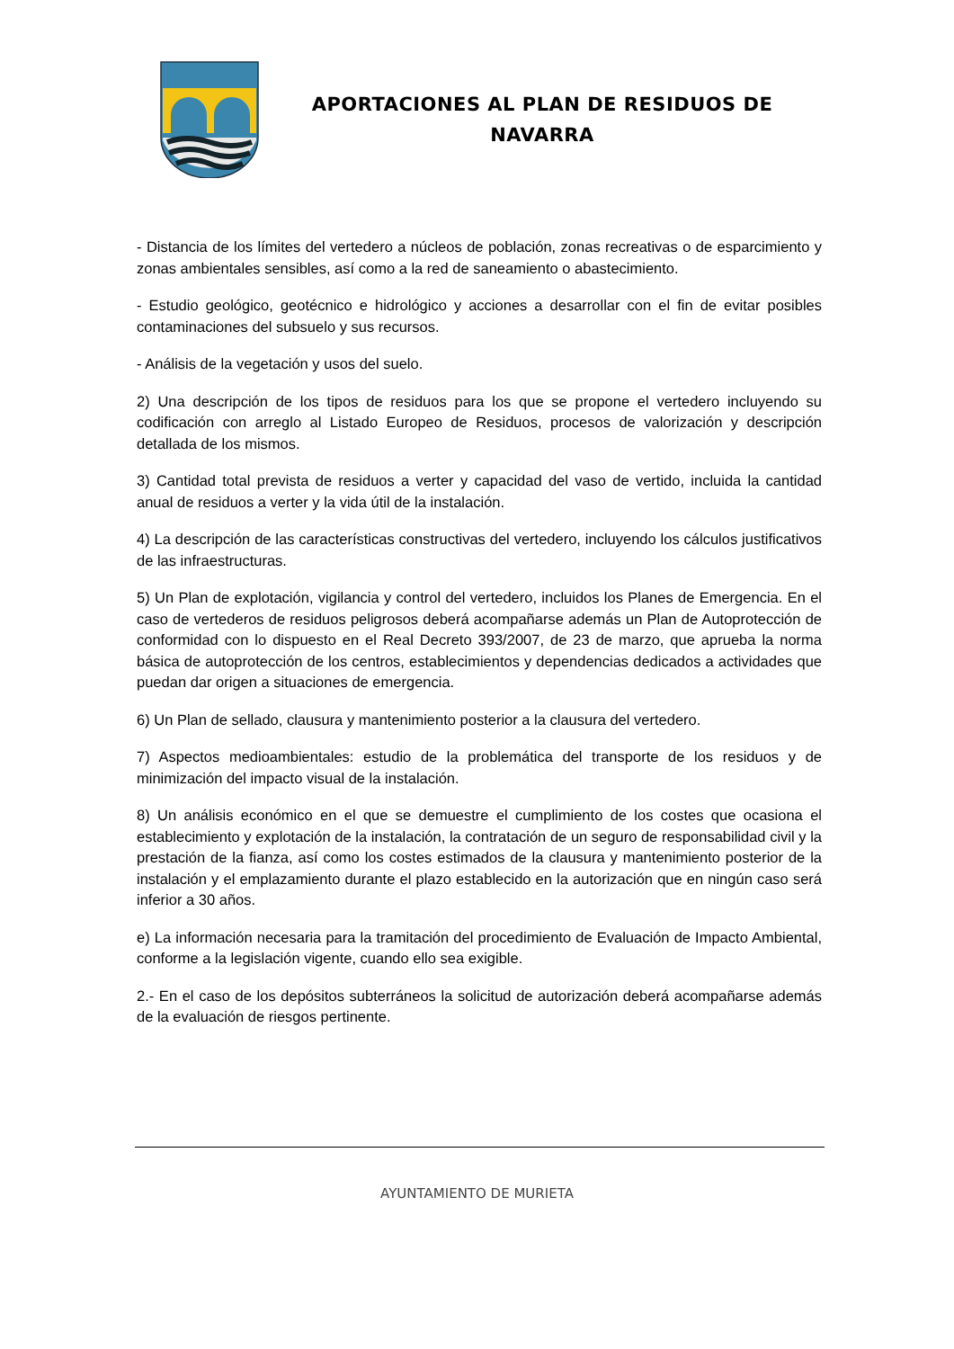APORTACIONES AL PLAN DE RESIDUOS DE
NAVARRA
- Distancia de los límites del vertedero a núcleos de población, zonas recreativas o de esparcimiento y zonas ambientales sensibles, así como a la red de saneamiento o abastecimiento.
- Estudio geológico, geotécnico e hidrológico y acciones a desarrollar con el fin de evitar posibles contaminaciones del subsuelo y sus recursos.
- Análisis de la vegetación y usos del suelo.
2) Una descripción de los tipos de residuos para los que se propone el vertedero incluyendo su codificación con arreglo al Listado Europeo de Residuos, procesos de valorización y descripción detallada de los mismos.
3) Cantidad total prevista de residuos a verter y capacidad del vaso de vertido, incluida la cantidad anual de residuos a verter y la vida útil de la instalación.
4) La descripción de las características constructivas del vertedero, incluyendo los cálculos justificativos de las infraestructuras.
5) Un Plan de explotación, vigilancia y control del vertedero, incluidos los Planes de Emergencia. En el caso de vertederos de residuos peligrosos deberá acompañarse además un Plan de Autoprotección de conformidad con lo dispuesto en el Real Decreto 393/2007, de 23 de marzo, que aprueba la norma básica de autoprotección de los centros, establecimientos y dependencias dedicados a actividades que puedan dar origen a situaciones de emergencia.
6) Un Plan de sellado, clausura y mantenimiento posterior a la clausura del vertedero.
7) Aspectos medioambientales: estudio de la problemática del transporte de los residuos y de minimización del impacto visual de la instalación.
8) Un análisis económico en el que se demuestre el cumplimiento de los costes que ocasiona el establecimiento y explotación de la instalación, la contratación de un seguro de responsabilidad civil y la prestación de la fianza, así como los costes estimados de la clausura y mantenimiento posterior de la instalación y el emplazamiento durante el plazo establecido en la autorización que en ningún caso será inferior a 30 años.
e) La información necesaria para la tramitación del procedimiento de Evaluación de Impacto Ambiental, conforme a la legislación vigente, cuando ello sea exigible.
2.- En el caso de los depósitos subterráneos la solicitud de autorización deberá acompañarse además de la evaluación de riesgos pertinente.
AYUNTAMIENTO DE MURIETA